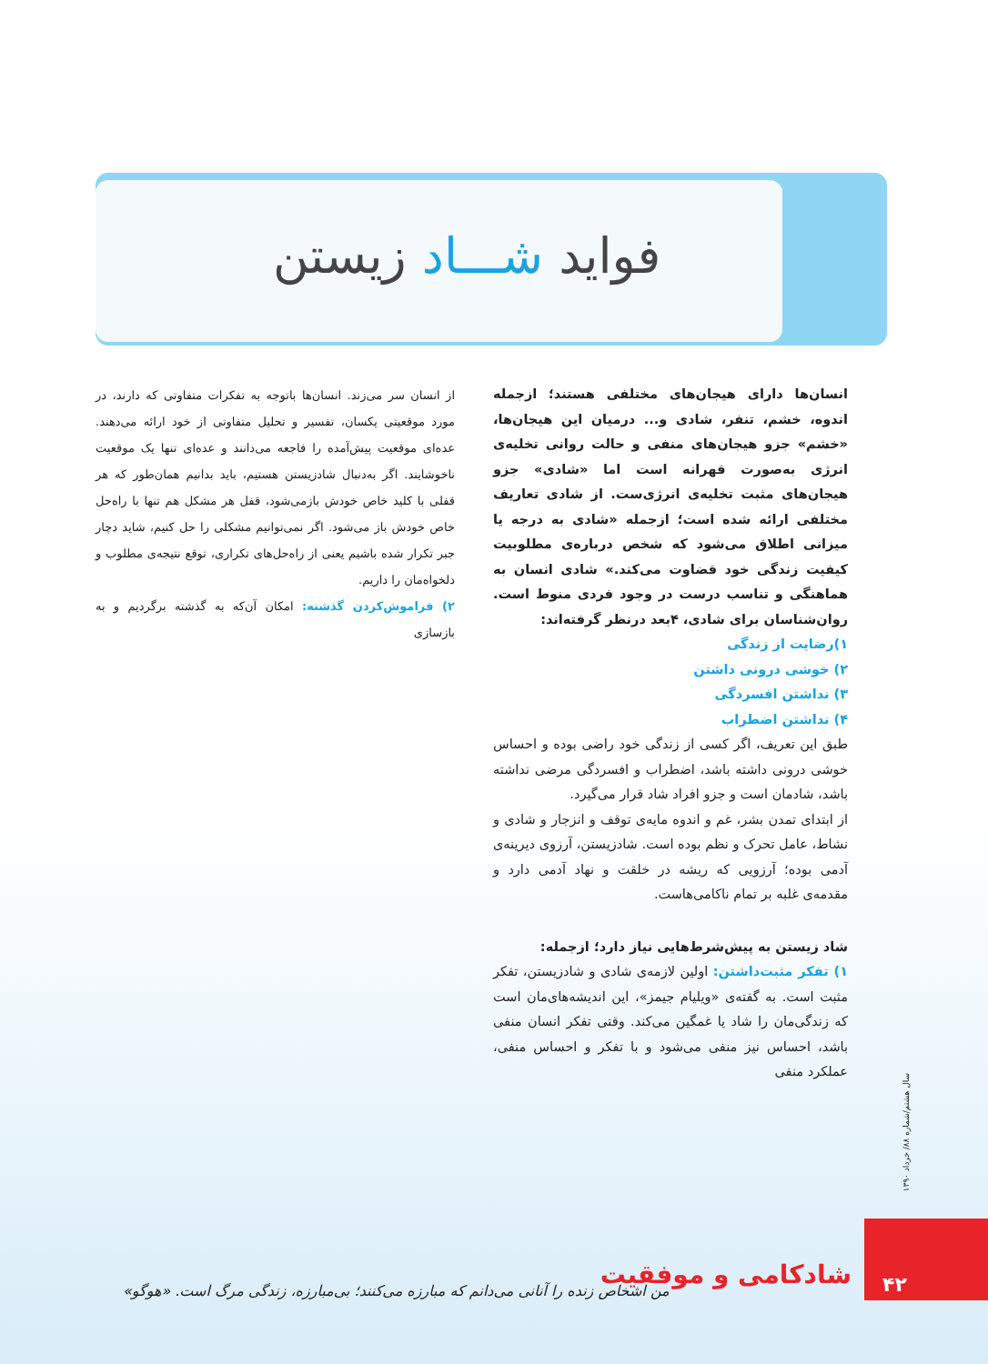فواید شـــاد زیستن
انسان‌ها دارای هیجان‌های مختلفی هستند؛ ازجمله اندوه، خشم، تنفر، شادی و... درمیان این هیجان‌ها، «خشم» جزو هیجان‌های منفی و حالت روانی تخلیه‌ی انرژی به‌صورت قهرانه است اما «شادی» جزو هیجان‌های مثبت تخلیه‌ی انرژی‌ست. از شادی تعاریف مختلفی ارائه شده است؛ ازجمله «شادی به درجه یا میزانی اطلاق می‌شود که شخص درباره‌ی مطلوبیت کیفیت زندگی خود قضاوت می‌کند.» شادی انسان به هماهنگی و تناسب درست در وجود فردی منوط است. روان‌شناسان برای شادی، ۴بعد درنظر گرفته‌اند:
۱)رضایت از زندگی
۲) خوشی درونی داشتن
۳) نداشتن افسردگی
۴) نداشتن اضطراب
طبق این تعریف، اگر کسی از زندگی خود راضی بوده و احساس خوشی درونی داشته باشد، اضطراب و افسردگی مرضی نداشته باشد، شادمان است و جزو افراد شاد قرار می‌گیرد.
از ابتدای تمدن بشر، غم و اندوه مایه‌ی توقف و انزجار و شادی و نشاط، عامل تحرک و نظم بوده است. شادزیستن، آرزوی دیرینه‌ی آدمی بوده؛ آرزویی که ریشه در خلقت و نهاد آدمی دارد و مقدمه‌ی غلبه بر تمام ناکامی‌هاست.
شاد زیستن به پیش‌شرط‌هایی نیاز دارد؛ ازجمله:
۱) تفکر مثبت‌داشتن: اولین لازمه‌ی شادی و شادزیستن، تفکر مثبت است. به گفته‌ی «ویلیام جیمز»، این اندیشه‌های‌مان است که زندگی‌مان را شاد یا غمگین می‌کند. وقتی تفکر انسان منفی باشد، احساس نیز منفی می‌شود و با تفکر و احساس منفی، عملکرد منفی
از انسان سر می‌زند. انسان‌ها باتوجه به تفکرات متفاوتی که دارند، در مورد موقعیتی یکسان، تفسیر و تحلیل متفاوتی از خود ارائه می‌دهند. عده‌ای موقعیت پیش‌آمده را فاجعه می‌دانند و عده‌ای تنها یک موقعیت ناخوشایند. اگر به‌دنبال شادزیستن هستیم، باید بدانیم همان‌طور که هر قفلی با کلید خاص خودش بازمی‌شود، قفل هر مشکل هم تنها با راه‌حل خاص خودش باز می‌شود. اگر نمی‌توانیم مشکلی را حل کنیم، شاید دچار جبر تکرار شده باشیم یعنی از راه‌حل‌های تکراری، توقع نتیجه‌ی مطلوب و دلخواه‌مان را داریم.
۲) فراموش‌کردن گذشته: امکان آن‌که به گذشته برگردیم و به بازسازی
سال هشتم/شماره ۸۸/ خرداد ۱۳۹۰
شادکامی و موفقیت
۴۲
من اشخاص زنده را آنانی می‌دانم که مبارزه می‌کنند؛ بی‌مبارزه، زندگی مرگ است. «هوگو»